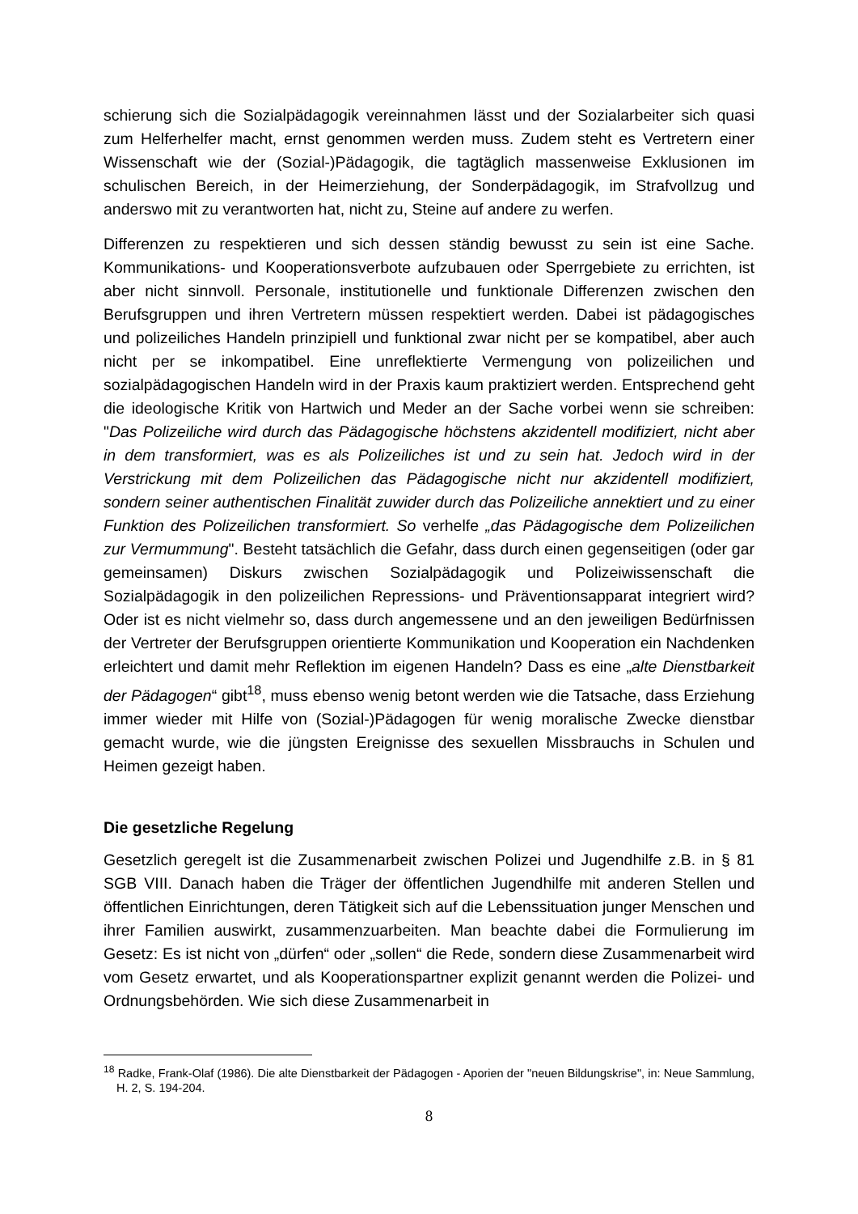schierung sich die Sozialpädagogik vereinnahmen lässt und der Sozialarbeiter sich quasi zum Helferhelfer macht, ernst genommen werden muss. Zudem steht es Vertretern einer Wissenschaft wie der (Sozial-)Pädagogik, die tagtäglich massenweise Exklusionen im schulischen Bereich, in der Heimerziehung, der Sonderpädagogik, im Strafvollzug und anderswo mit zu verantworten hat, nicht zu, Steine auf andere zu werfen.
Differenzen zu respektieren und sich dessen ständig bewusst zu sein ist eine Sache. Kommunikations- und Kooperationsverbote aufzubauen oder Sperrgebiete zu errichten, ist aber nicht sinnvoll. Personale, institutionelle und funktionale Differenzen zwischen den Berufsgruppen und ihren Vertretern müssen respektiert werden. Dabei ist pädagogisches und polizeiliches Handeln prinzipiell und funktional zwar nicht per se kompatibel, aber auch nicht per se inkompatibel. Eine unreflektierte Vermengung von polizeilichen und sozialpädagogischen Handeln wird in der Praxis kaum praktiziert werden. Entsprechend geht die ideologische Kritik von Hartwich und Meder an der Sache vorbei wenn sie schreiben: "Das Polizeiliche wird durch das Pädagogische höchstens akzidentell modifiziert, nicht aber in dem transformiert, was es als Polizeiliches ist und zu sein hat. Jedoch wird in der Verstrickung mit dem Polizeilichen das Pädagogische nicht nur akzidentell modifiziert, sondern seiner authentischen Finalität zuwider durch das Polizeiliche annektiert und zu einer Funktion des Polizeilichen transformiert. So verhelfe „das Pädagogische dem Polizeilichen zur Vermummung". Besteht tatsächlich die Gefahr, dass durch einen gegenseitigen (oder gar gemeinsamen) Diskurs zwischen Sozialpädagogik und Polizeiwissenschaft die Sozialpädagogik in den polizeilichen Repressions- und Präventionsapparat integriert wird? Oder ist es nicht vielmehr so, dass durch angemessene und an den jeweiligen Bedürfnissen der Vertreter der Berufsgruppen orientierte Kommunikation und Kooperation ein Nachdenken erleichtert und damit mehr Reflektion im eigenen Handeln? Dass es eine „alte Dienstbarkeit der Pädagogen“ gibt<sup>18</sup>, muss ebenso wenig betont werden wie die Tatsache, dass Erziehung immer wieder mit Hilfe von (Sozial-)Pädagogen für wenig moralische Zwecke dienstbar gemacht wurde, wie die jüngsten Ereignisse des sexuellen Missbrauchs in Schulen und Heimen gezeigt haben.
Die gesetzliche Regelung
Gesetzlich geregelt ist die Zusammenarbeit zwischen Polizei und Jugendhilfe z.B. in § 81 SGB VIII. Danach haben die Träger der öffentlichen Jugendhilfe mit anderen Stellen und öffentlichen Einrichtungen, deren Tätigkeit sich auf die Lebenssituation junger Menschen und ihrer Familien auswirkt, zusammenzuarbeiten. Man beachte dabei die Formulierung im Gesetz: Es ist nicht von „dürfen“ oder „sollen“ die Rede, sondern diese Zusammenarbeit wird vom Gesetz erwartet, und als Kooperationspartner explizit genannt werden die Polizei- und Ordnungsbehörden. Wie sich diese Zusammenarbeit in
<sup>18</sup> Radke, Frank-Olaf (1986). Die alte Dienstbarkeit der Pädagogen - Aporien der "neuen Bildungskrise", in: Neue Sammlung, H. 2, S. 194-204.
8